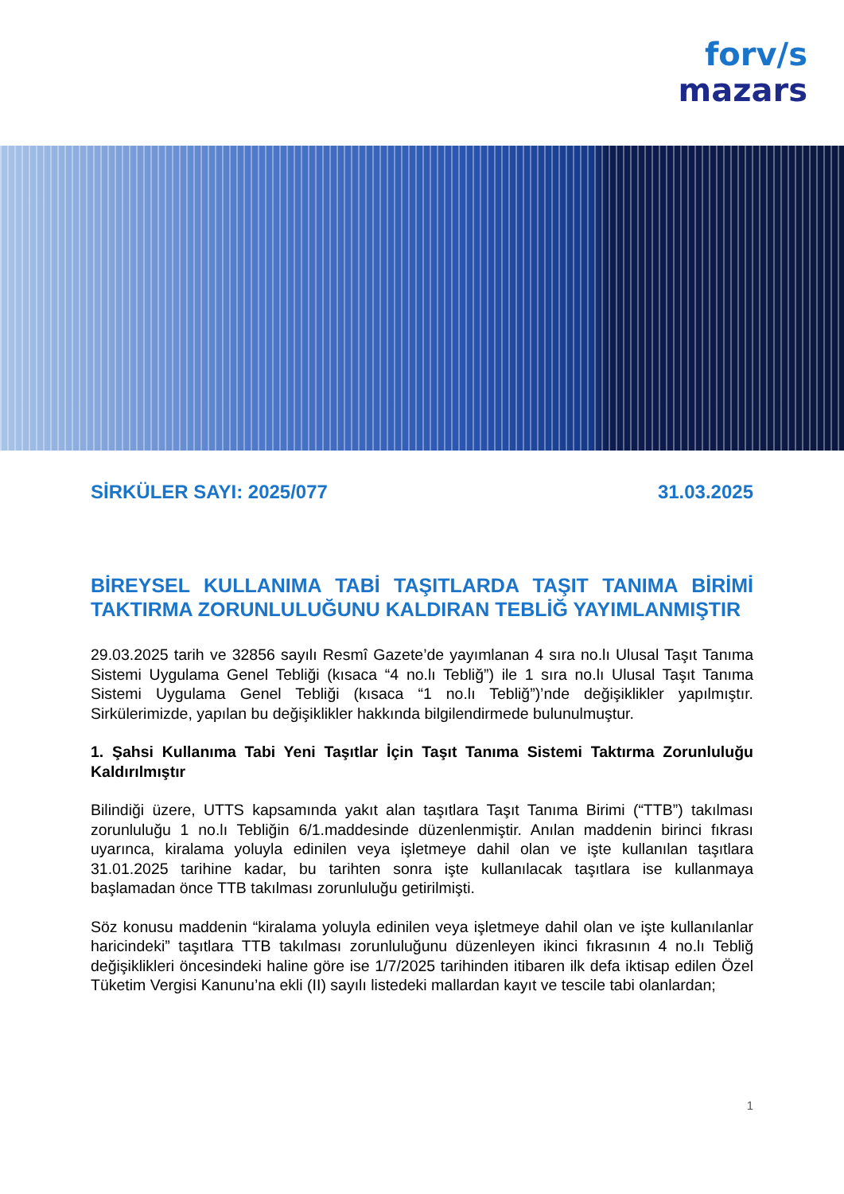forv/s
mazars
SİRKÜLER SAYI: 2025/077 31.03.2025
BİREYSEL KULLANIMA TABİ TAŞITLARDA TAŞIT TANIMA BİRİMİ TAKTIRMA ZORUNLULUĞUNU KALDIRAN TEBLİĞ YAYIMLANMIŞTIR
29.03.2025 tarih ve 32856 sayılı Resmî Gazete’de yayımlanan 4 sıra no.lı Ulusal Taşıt Tanıma Sistemi Uygulama Genel Tebliği (kısaca “4 no.lı Tebliğ”) ile 1 sıra no.lı Ulusal Taşıt Tanıma Sistemi Uygulama Genel Tebliği (kısaca “1 no.lı Tebliğ”)’nde değişiklikler yapılmıştır. Sirkülerimizde, yapılan bu değişiklikler hakkında bilgilendirmede bulunulmuştur.
1. Şahsi Kullanıma Tabi Yeni Taşıtlar İçin Taşıt Tanıma Sistemi Taktırma Zorunluluğu Kaldırılmıştır
Bilindiği üzere, UTTS kapsamında yakıt alan taşıtlara Taşıt Tanıma Birimi (“TTB”) takılması zorunluluğu 1 no.lı Tebliğin 6/1.maddesinde düzenlenmiştir. Anılan maddenin birinci fıkrası uyarınca, kiralama yoluyla edinilen veya işletmeye dahil olan ve işte kullanılan taşıtlara 31.01.2025 tarihine kadar, bu tarihten sonra işte kullanılacak taşıtlara ise kullanmaya başlamadan önce TTB takılması zorunluluğu getirilmişti.
Söz konusu maddenin “kiralama yoluyla edinilen veya işletmeye dahil olan ve işte kullanılanlar haricindeki” taşıtlara TTB takılması zorunluluğunu düzenleyen ikinci fıkrasının 4 no.lı Tebliğ değişiklikleri öncesindeki haline göre ise 1/7/2025 tarihinden itibaren ilk defa iktisap edilen Özel Tüketim Vergisi Kanunu’na ekli (II) sayılı listedeki mallardan kayıt ve tescile tabi olanlardan;
1